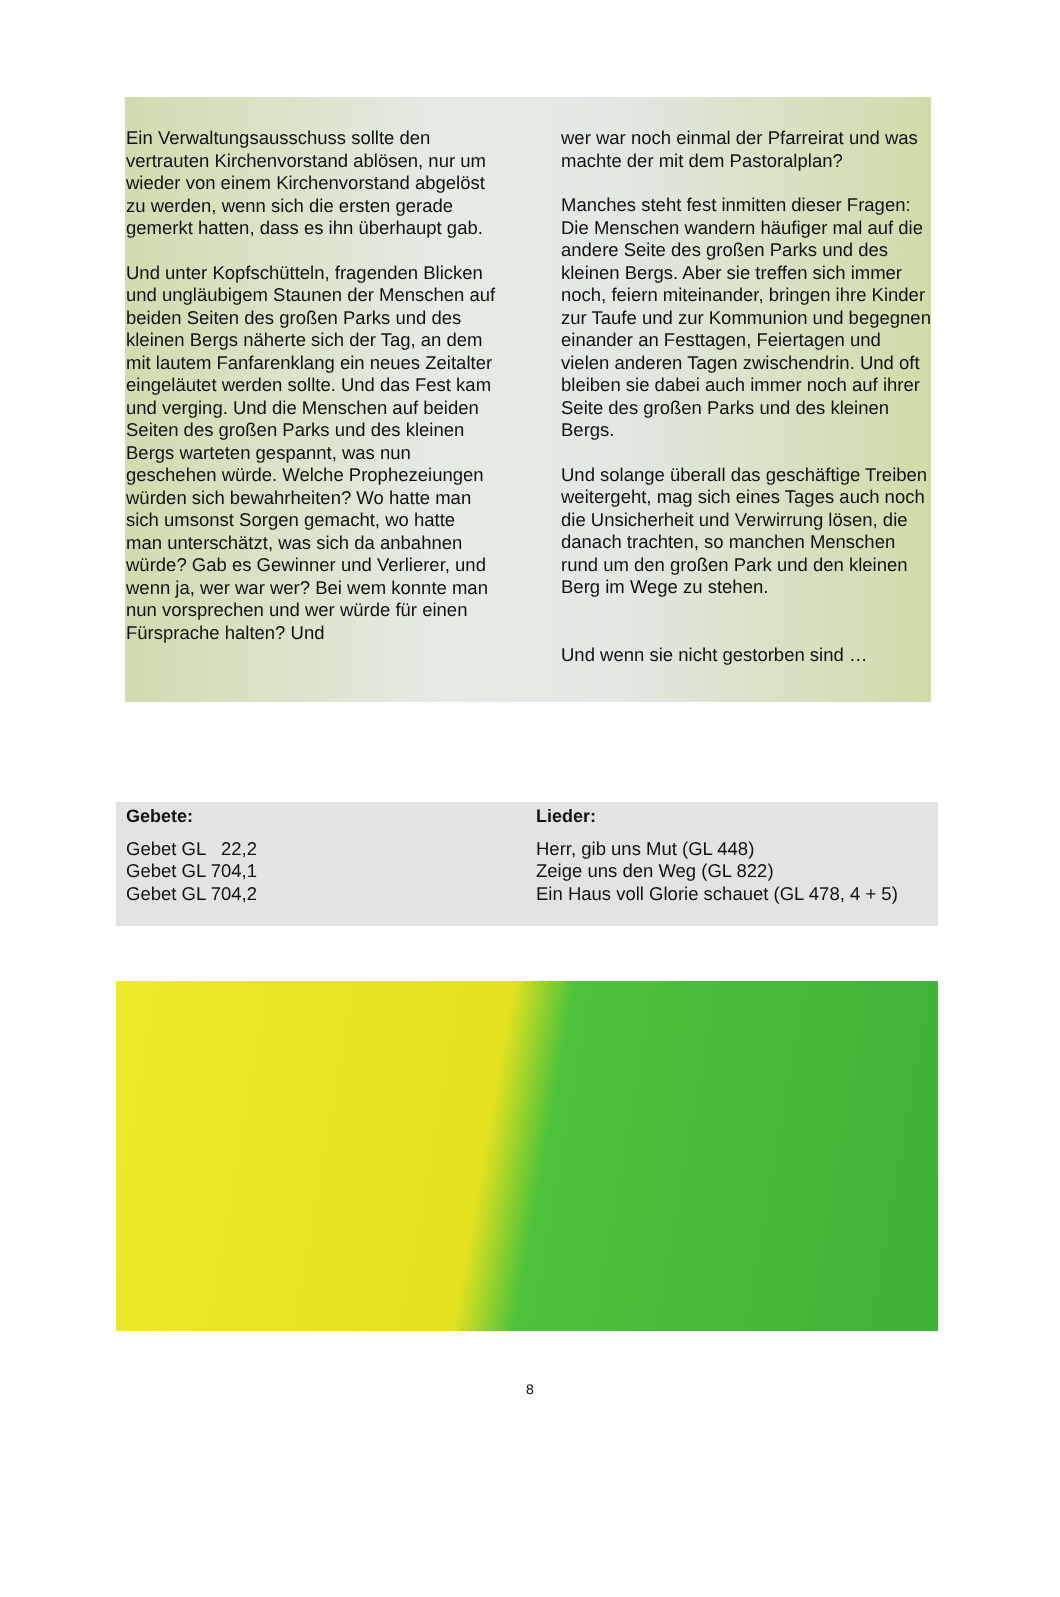Ein Verwaltungsausschuss sollte den vertrauten Kirchenvorstand ablösen, nur um wieder von einem Kirchenvorstand abgelöst zu werden, wenn sich die ersten gerade gemerkt hatten, dass es ihn überhaupt gab.
Und unter Kopfschütteln, fragenden Blicken und ungläubigem Staunen der Menschen auf beiden Seiten des großen Parks und des kleinen Bergs näherte sich der Tag, an dem mit lautem Fanfarenklang ein neues Zeitalter eingeläutet werden sollte. Und das Fest kam und verging. Und die Menschen auf beiden Seiten des großen Parks und des kleinen Bergs warteten gespannt, was nun geschehen würde. Welche Prophezeiungen würden sich bewahrheiten? Wo hatte man sich umsonst Sorgen gemacht, wo hatte man unterschätzt, was sich da anbahnen würde? Gab es Gewinner und Verlierer, und wenn ja, wer war wer? Bei wem konnte man nun vorsprechen und wer würde für einen Fürsprache halten? Und
wer war noch einmal der Pfarreirat und was machte der mit dem Pastoralplan?
Manches steht fest inmitten dieser Fragen: Die Menschen wandern häufiger mal auf die andere Seite des großen Parks und des kleinen Bergs. Aber sie treffen sich immer noch, feiern miteinander, bringen ihre Kinder zur Taufe und zur Kommunion und begegnen einander an Festtagen, Feiertagen und vielen anderen Tagen zwischendrin. Und oft bleiben sie dabei auch immer noch auf ihrer Seite des großen Parks und des kleinen Bergs.
Und solange überall das geschäftige Treiben weitergeht, mag sich eines Tages auch noch die Unsicherheit und Verwirrung lösen, die danach trachten, so manchen Menschen rund um den großen Park und den kleinen Berg im Wege zu stehen.
Und wenn sie nicht gestorben sind …
Gebete:
Gebet GL 22,2
Gebet GL 704,1
Gebet GL 704,2
Lieder:
Herr, gib uns Mut (GL 448)
Zeige uns den Weg (GL 822)
Ein Haus voll Glorie schauet (GL 478, 4 + 5)
8